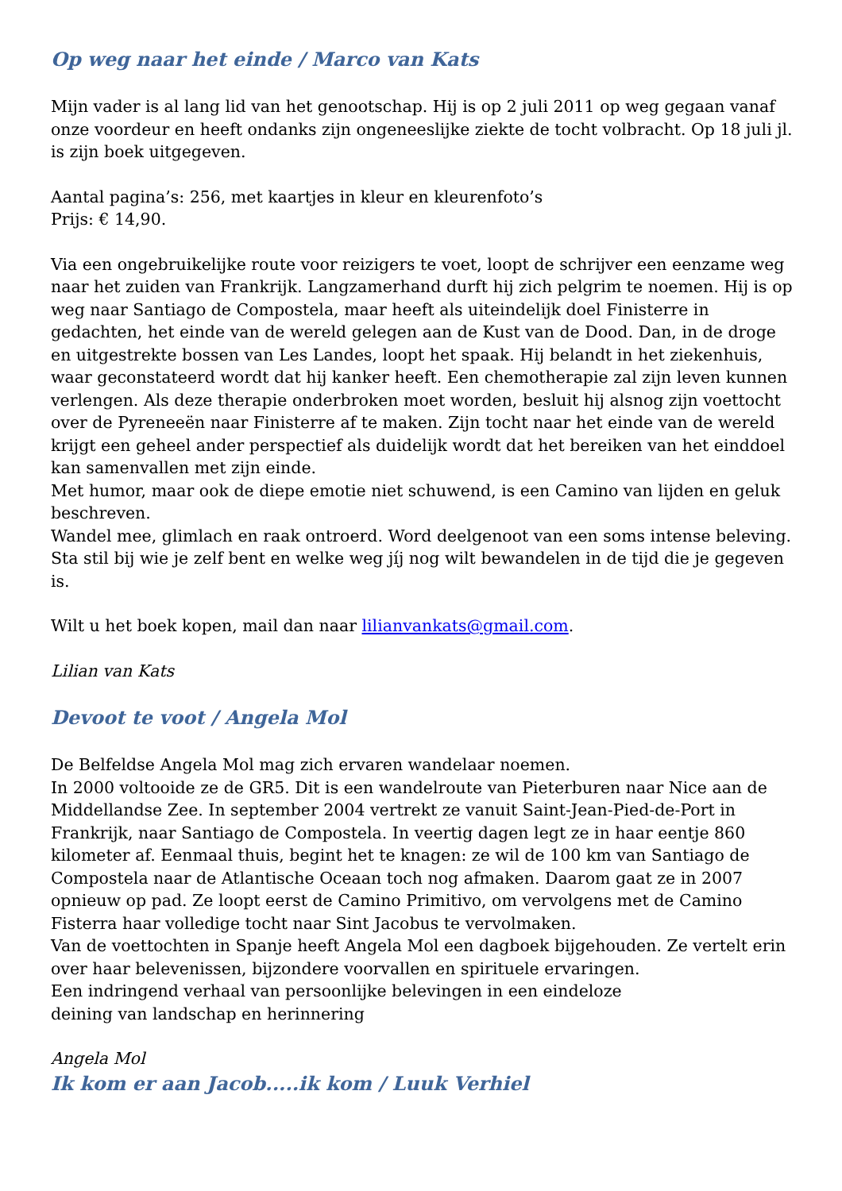Op weg naar het einde / Marco van Kats
Mijn vader is al lang lid van het genootschap. Hij is op 2 juli 2011 op weg gegaan vanaf onze voordeur en heeft ondanks zijn ongeneeslijke ziekte de tocht volbracht. Op 18 juli jl. is zijn boek uitgegeven.
Aantal pagina’s: 256, met kaartjes in kleur en kleurenfoto’s
Prijs: € 14,90.
Via een ongebruikelijke route voor reizigers te voet, loopt de schrijver een eenzame weg naar het zuiden van Frankrijk. Langzamerhand durft hij zich pelgrim te noemen. Hij is op weg naar Santiago de Compostela, maar heeft als uiteindelijk doel Finisterre in gedachten, het einde van de wereld gelegen aan de Kust van de Dood. Dan, in de droge en uitgestrekte bossen van Les Landes, loopt het spaak. Hij belandt in het ziekenhuis, waar geconstateerd wordt dat hij kanker heeft. Een chemotherapie zal zijn leven kunnen verlengen. Als deze therapie onderbroken moet worden, besluit hij alsnog zijn voettocht over de Pyreneeën naar Finisterre af te maken. Zijn tocht naar het einde van de wereld krijgt een geheel ander perspectief als duidelijk wordt dat het bereiken van het einddoel kan samenvallen met zijn einde.
Met humor, maar ook de diepe emotie niet schuwend, is een Camino van lijden en geluk beschreven.
Wandel mee, glimlach en raak ontroerd. Word deelgenoot van een soms intense beleving. Sta stil bij wie je zelf bent en welke weg jíj nog wilt bewandelen in de tijd die je gegeven is.
Wilt u het boek kopen, mail dan naar lilianvankats@gmail.com.
Lilian van Kats
Devoot te voot / Angela Mol
De Belfeldse Angela Mol mag zich ervaren wandelaar noemen.
In 2000 voltooide ze de GR5. Dit is een wandelroute van Pieterburen naar Nice aan de Middellandse Zee. In september 2004 vertrekt ze vanuit Saint-Jean-Pied-de-Port in Frankrijk, naar Santiago de Compostela. In veertig dagen legt ze in haar eentje 860 kilometer af. Eenmaal thuis, begint het te knagen: ze wil de 100 km van Santiago de Compostela naar de Atlantische Oceaan toch nog afmaken. Daarom gaat ze in 2007 opnieuw op pad. Ze loopt eerst de Camino Primitivo, om vervolgens met de Camino Fisterra haar volledige tocht naar Sint Jacobus te vervolmaken.
Van de voettochten in Spanje heeft Angela Mol een dagboek bijgehouden. Ze vertelt erin over haar belevenissen, bijzondere voorvallen en spirituele ervaringen.
Een indringend verhaal van persoonlijke belevingen in een eindeloze
deining van landschap en herinnering
Angela Mol
Ik kom er aan Jacob.....ik kom / Luuk Verhiel